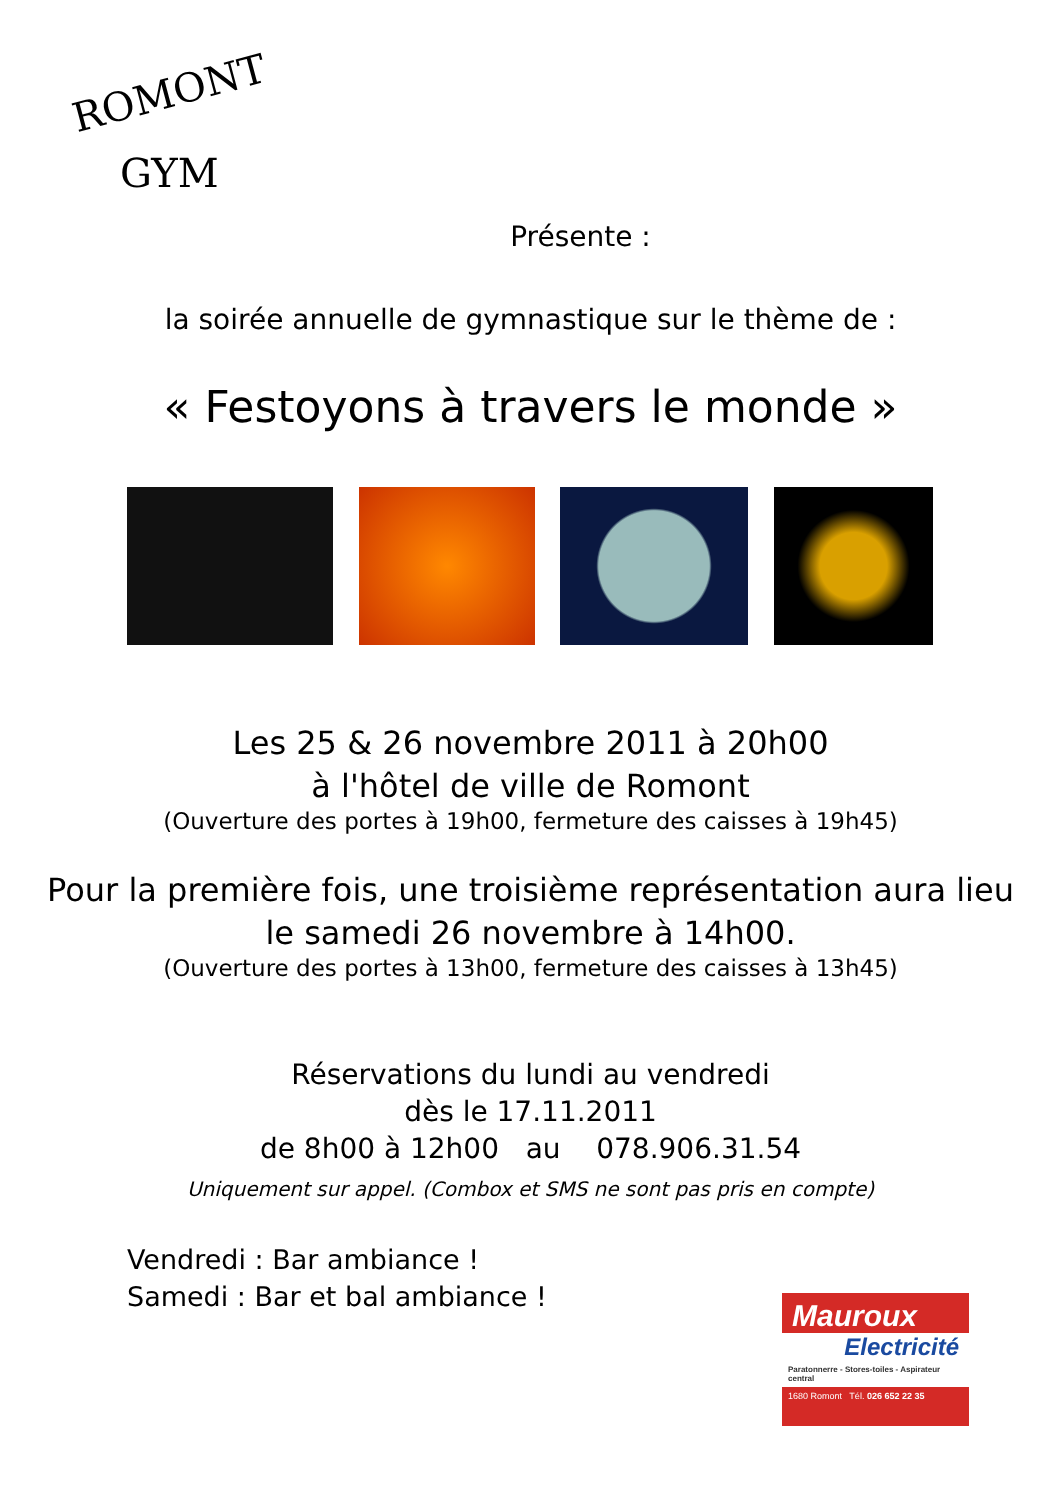ROMONT
GYM
Présente :
la soirée annuelle de gymnastique sur le thème de :
« Festoyons à travers le monde »
Les 25 & 26 novembre 2011 à 20h00
à l'hôtel de ville de Romont
(Ouverture des portes à 19h00, fermeture des caisses à 19h45)
Pour la première fois, une troisième représentation aura lieu
le samedi 26 novembre à 14h00.
(Ouverture des portes à 13h00, fermeture des caisses à 13h45)
Réservations du lundi au vendredi
dès le 17.11.2011
de 8h00 à 12h00 au 078.906.31.54
Uniquement sur appel. (Combox et SMS ne sont pas pris en compte)
Vendredi : Bar ambiance !
Samedi : Bar et bal ambiance !
Mauroux
Electricité
Paratonnerre - Stores-toiles - Aspirateur central
1680 Romont Tél. 026 652 22 35